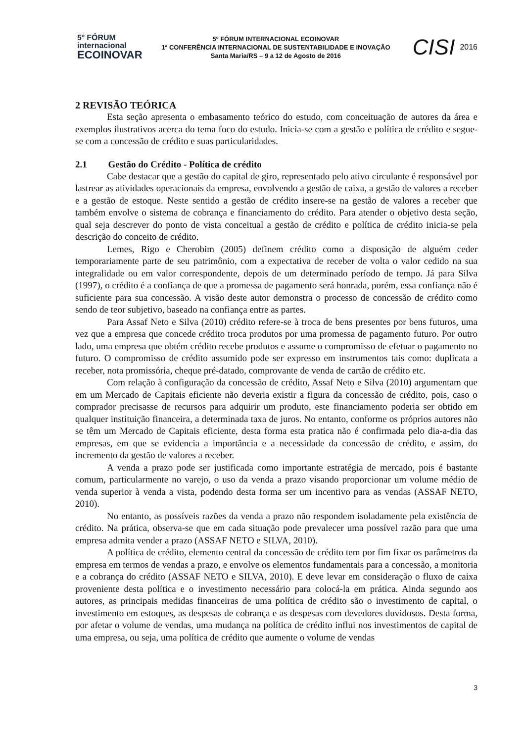5º FÓRUM
internacional
ECOINOVAR
5º FÓRUM INTERNACIONAL ECOINOVAR
1ª CONFERÊNCIA INTERNACIONAL DE SUSTENTABILIDADE E INOVAÇÃO
Santa Maria/RS – 9 a 12 de Agosto de 2016
CISI 2016
2 REVISÃO TEÓRICA
Esta seção apresenta o embasamento teórico do estudo, com conceituação de autores da área e exemplos ilustrativos acerca do tema foco do estudo. Inicia-se com a gestão e política de crédito e segue-se com a concessão de crédito e suas particularidades.
2.1 Gestão do Crédito - Política de crédito
Cabe destacar que a gestão do capital de giro, representado pelo ativo circulante é responsável por lastrear as atividades operacionais da empresa, envolvendo a gestão de caixa, a gestão de valores a receber e a gestão de estoque. Neste sentido a gestão de crédito insere-se na gestão de valores a receber que também envolve o sistema de cobrança e financiamento do crédito. Para atender o objetivo desta seção, qual seja descrever do ponto de vista conceitual a gestão de crédito e política de crédito inicia-se pela descrição do conceito de crédito.
Lemes, Rigo e Cherobim (2005) definem crédito como a disposição de alguém ceder temporariamente parte de seu patrimônio, com a expectativa de receber de volta o valor cedido na sua integralidade ou em valor correspondente, depois de um determinado período de tempo. Já para Silva (1997), o crédito é a confiança de que a promessa de pagamento será honrada, porém, essa confiança não é suficiente para sua concessão. A visão deste autor demonstra o processo de concessão de crédito como sendo de teor subjetivo, baseado na confiança entre as partes.
Para Assaf Neto e Silva (2010) crédito refere-se à troca de bens presentes por bens futuros, uma vez que a empresa que concede crédito troca produtos por uma promessa de pagamento futuro. Por outro lado, uma empresa que obtém crédito recebe produtos e assume o compromisso de efetuar o pagamento no futuro. O compromisso de crédito assumido pode ser expresso em instrumentos tais como: duplicata a receber, nota promissória, cheque pré-datado, comprovante de venda de cartão de crédito etc.
Com relação à configuração da concessão de crédito, Assaf Neto e Silva (2010) argumentam que em um Mercado de Capitais eficiente não deveria existir a figura da concessão de crédito, pois, caso o comprador precisasse de recursos para adquirir um produto, este financiamento poderia ser obtido em qualquer instituição financeira, a determinada taxa de juros. No entanto, conforme os próprios autores não se têm um Mercado de Capitais eficiente, desta forma esta pratica não é confirmada pelo dia-a-dia das empresas, em que se evidencia a importância e a necessidade da concessão de crédito, e assim, do incremento da gestão de valores a receber.
A venda a prazo pode ser justificada como importante estratégia de mercado, pois é bastante comum, particularmente no varejo, o uso da venda a prazo visando proporcionar um volume médio de venda superior à venda a vista, podendo desta forma ser um incentivo para as vendas (ASSAF NETO, 2010).
No entanto, as possíveis razões da venda a prazo não respondem isoladamente pela existência de crédito. Na prática, observa-se que em cada situação pode prevalecer uma possível razão para que uma empresa admita vender a prazo (ASSAF NETO e SILVA, 2010).
A política de crédito, elemento central da concessão de crédito tem por fim fixar os parâmetros da empresa em termos de vendas a prazo, e envolve os elementos fundamentais para a concessão, a monitoria e a cobrança do crédito (ASSAF NETO e SILVA, 2010). E deve levar em consideração o fluxo de caixa proveniente desta política e o investimento necessário para colocá-la em prática. Ainda segundo aos autores, as principais medidas financeiras de uma política de crédito são o investimento de capital, o investimento em estoques, as despesas de cobrança e as despesas com devedores duvidosos. Desta forma, por afetar o volume de vendas, uma mudança na política de crédito influi nos investimentos de capital de uma empresa, ou seja, uma política de crédito que aumente o volume de vendas
3